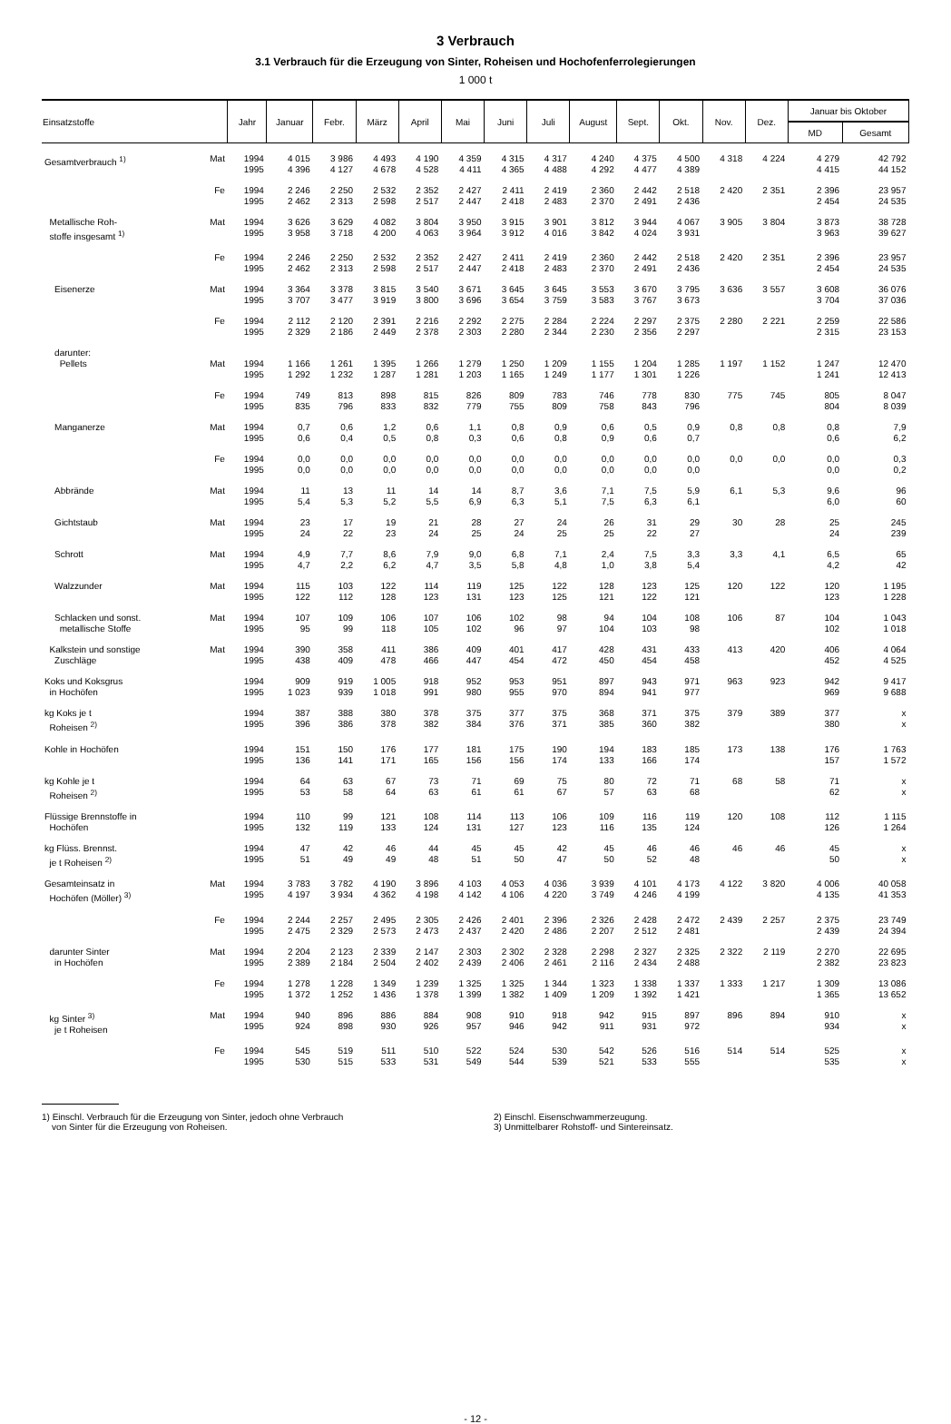3 Verbrauch
3.1 Verbrauch für die Erzeugung von Sinter, Roheisen und Hochofenferrolegierungen
1 000 t
| Einsatzstoffe | | Jahr | Januar | Febr. | März | April | Mai | Juni | Juli | August | Sept. | Okt. | Nov. | Dez. | Januar bis Oktober | |
| --- | --- | --- | --- | --- | --- | --- | --- | --- | --- | --- | --- | --- | --- | --- | --- | --- |
| | | | | | | | | | | | | | | | MD | Gesamt |
| Gesamtverbrauch <sup>1)</sup> | Mat | 1994 1995 | 4 015 4 396 | 3 986 4 127 | 4 493 4 678 | 4 190 4 528 | 4 359 4 411 | 4 315 4 365 | 4 317 4 488 | 4 240 4 292 | 4 375 4 477 | 4 500 4 389 | 4 318 | 4 224 | 4 279 4 415 | 42 792 44 152 |
| | Fe | 1994 1995 | 2 246 2 462 | 2 250 2 313 | 2 532 2 598 | 2 352 2 517 | 2 427 2 447 | 2 411 2 418 | 2 419 2 483 | 2 360 2 370 | 2 442 2 491 | 2 518 2 436 | 2 420 | 2 351 | 2 396 2 454 | 23 957 24 535 |
| Metallische Roh- stoffe insgesamt <sup>1)</sup> | Mat | 1994 1995 | 3 626 3 958 | 3 629 3 718 | 4 082 4 200 | 3 804 4 063 | 3 950 3 964 | 3 915 3 912 | 3 901 4 016 | 3 812 3 842 | 3 944 4 024 | 4 067 3 931 | 3 905 | 3 804 | 3 873 3 963 | 38 728 39 627 |
| | Fe | 1994 1995 | 2 246 2 462 | 2 250 2 313 | 2 532 2 598 | 2 352 2 517 | 2 427 2 447 | 2 411 2 418 | 2 419 2 483 | 2 360 2 370 | 2 442 2 491 | 2 518 2 436 | 2 420 | 2 351 | 2 396 2 454 | 23 957 24 535 |
| Eisenerze | Mat | 1994 1995 | 3 364 3 707 | 3 378 3 477 | 3 815 3 919 | 3 540 3 800 | 3 671 3 696 | 3 645 3 654 | 3 645 3 759 | 3 553 3 583 | 3 670 3 767 | 3 795 3 673 | 3 636 | 3 557 | 3 608 3 704 | 36 076 37 036 |
| | Fe | 1994 1995 | 2 112 2 329 | 2 120 2 186 | 2 391 2 449 | 2 216 2 378 | 2 292 2 303 | 2 275 2 280 | 2 284 2 344 | 2 224 2 230 | 2 297 2 356 | 2 375 2 297 | 2 280 | 2 221 | 2 259 2 315 | 22 586 23 153 |
| darunter: Pellets | Mat | 1994 1995 | 1 166 1 292 | 1 261 1 232 | 1 395 1 287 | 1 266 1 281 | 1 279 1 203 | 1 250 1 165 | 1 209 1 249 | 1 155 1 177 | 1 204 1 301 | 1 285 1 226 | 1 197 | 1 152 | 1 247 1 241 | 12 470 12 413 |
| | Fe | 1994 1995 | 749 835 | 813 796 | 898 833 | 815 832 | 826 779 | 809 755 | 783 809 | 746 758 | 778 843 | 830 796 | 775 | 745 | 805 804 | 8 047 8 039 |
| Manganerze | Mat | 1994 1995 | 0,7 0,6 | 0,6 0,4 | 1,2 0,5 | 0,6 0,8 | 1,1 0,3 | 0,8 0,6 | 0,9 0,8 | 0,6 0,9 | 0,5 0,6 | 0,9 0,7 | 0,8 | 0,8 | 0,8 0,6 | 7,9 6,2 |
| | Fe | 1994 1995 | 0,0 0,0 | 0,0 0,0 | 0,0 0,0 | 0,0 0,0 | 0,0 0,0 | 0,0 0,0 | 0,0 0,0 | 0,0 0,0 | 0,0 0,0 | 0,0 0,0 | 0,0 | 0,0 | 0,0 0,0 | 0,3 0,2 |
| Abbrände | Mat | 1994 1995 | 11 5,4 | 13 5,3 | 11 5,2 | 14 5,5 | 14 6,9 | 8,7 6,3 | 3,6 5,1 | 7,1 7,5 | 7,5 6,3 | 5,9 6,1 | 6,1 | 5,3 | 9,6 6,0 | 96 60 |
| Gichtstaub | Mat | 1994 1995 | 23 24 | 17 22 | 19 23 | 21 24 | 28 25 | 27 24 | 24 25 | 26 25 | 31 22 | 29 27 | 30 | 28 | 25 24 | 245 239 |
| Schrott | Mat | 1994 1995 | 4,9 4,7 | 7,7 2,2 | 8,6 6,2 | 7,9 4,7 | 9,0 3,5 | 6,8 5,8 | 7,1 4,8 | 2,4 1,0 | 7,5 3,8 | 3,3 5,4 | 3,3 | 4,1 | 6,5 4,2 | 65 42 |
| Walzzunder | Mat | 1994 1995 | 115 122 | 103 112 | 122 128 | 114 123 | 119 131 | 125 123 | 122 125 | 128 121 | 123 122 | 125 121 | 120 | 122 | 120 123 | 1 195 1 228 |
| Schlacken und sonst. metallische Stoffe | Mat | 1994 1995 | 107 95 | 109 99 | 106 118 | 107 105 | 106 102 | 102 96 | 98 97 | 94 104 | 104 103 | 108 98 | 106 | 87 | 104 102 | 1 043 1 018 |
| Kalkstein und sonstige Zuschläge | Mat | 1994 1995 | 390 438 | 358 409 | 411 478 | 386 466 | 409 447 | 401 454 | 417 472 | 428 450 | 431 454 | 433 458 | 413 | 420 | 406 452 | 4 064 4 525 |
| Koks und Koksgrus in Hochöfen | | 1994 1995 | 909 1 023 | 919 939 | 1 005 1 018 | 918 991 | 952 980 | 953 955 | 951 970 | 897 894 | 943 941 | 971 977 | 963 | 923 | 942 969 | 9 417 9 688 |
| kg Koks je t Roheisen <sup>2)</sup> | | 1994 1995 | 387 396 | 388 386 | 380 378 | 378 382 | 375 384 | 377 376 | 375 371 | 368 385 | 371 360 | 375 382 | 379 | 389 | 377 380 | x x |
| Kohle in Hochöfen | | 1994 1995 | 151 136 | 150 141 | 176 171 | 177 165 | 181 156 | 175 156 | 190 174 | 194 133 | 183 166 | 185 174 | 173 | 138 | 176 157 | 1 763 1 572 |
| kg Kohle je t Roheisen <sup>2)</sup> | | 1994 1995 | 64 53 | 63 58 | 67 64 | 73 63 | 71 61 | 69 61 | 75 67 | 80 57 | 72 63 | 71 68 | 68 | 58 | 71 62 | x x |
| Flüssige Brennstoffe in Hochöfen | | 1994 1995 | 110 132 | 99 119 | 121 133 | 108 124 | 114 131 | 113 127 | 106 123 | 109 116 | 116 135 | 119 124 | 120 | 108 | 112 126 | 1 115 1 264 |
| kg Flüss. Brennst. je t Roheisen <sup>2)</sup> | | 1994 1995 | 47 51 | 42 49 | 46 49 | 44 48 | 45 51 | 45 50 | 42 47 | 45 50 | 46 52 | 46 48 | 46 | 46 | 45 50 | x x |
| Gesamteinsatz in Hochöfen (Möller) <sup>3)</sup> | Mat | 1994 1995 | 3 783 4 197 | 3 782 3 934 | 4 190 4 362 | 3 896 4 198 | 4 103 4 142 | 4 053 4 106 | 4 036 4 220 | 3 939 3 749 | 4 101 4 246 | 4 173 4 199 | 4 122 | 3 820 | 4 006 4 135 | 40 058 41 353 |
| | Fe | 1994 1995 | 2 244 2 475 | 2 257 2 329 | 2 495 2 573 | 2 305 2 473 | 2 426 2 437 | 2 401 2 420 | 2 396 2 486 | 2 326 2 207 | 2 428 2 512 | 2 472 2 481 | 2 439 | 2 257 | 2 375 2 439 | 23 749 24 394 |
| darunter Sinter in Hochöfen | Mat | 1994 1995 | 2 204 2 389 | 2 123 2 184 | 2 339 2 504 | 2 147 2 402 | 2 303 2 439 | 2 302 2 406 | 2 328 2 461 | 2 298 2 116 | 2 327 2 434 | 2 325 2 488 | 2 322 | 2 119 | 2 270 2 382 | 22 695 23 823 |
| | Fe | 1994 1995 | 1 278 1 372 | 1 228 1 252 | 1 349 1 436 | 1 239 1 378 | 1 325 1 399 | 1 325 1 382 | 1 344 1 409 | 1 323 1 209 | 1 338 1 392 | 1 337 1 421 | 1 333 | 1 217 | 1 309 1 365 | 13 086 13 652 |
| kg Sinter <sup>3)</sup> je t Roheisen | Mat | 1994 1995 | 940 924 | 896 898 | 886 930 | 884 926 | 908 957 | 910 946 | 918 942 | 942 911 | 915 931 | 897 972 | 896 | 894 | 910 934 | x x |
| | Fe | 1994 1995 | 545 530 | 519 515 | 511 533 | 510 531 | 522 549 | 524 544 | 530 539 | 542 521 | 526 533 | 516 555 | 514 | 514 | 525 535 | x x |
1) Einschl. Verbrauch für die Erzeugung von Sinter, jedoch ohne Verbrauch
von Sinter für die Erzeugung von Roheisen.
2) Einschl. Eisenschwammerzeugung.
3) Unmittelbarer Rohstoff- und Sintereinsatz.
- 12 -